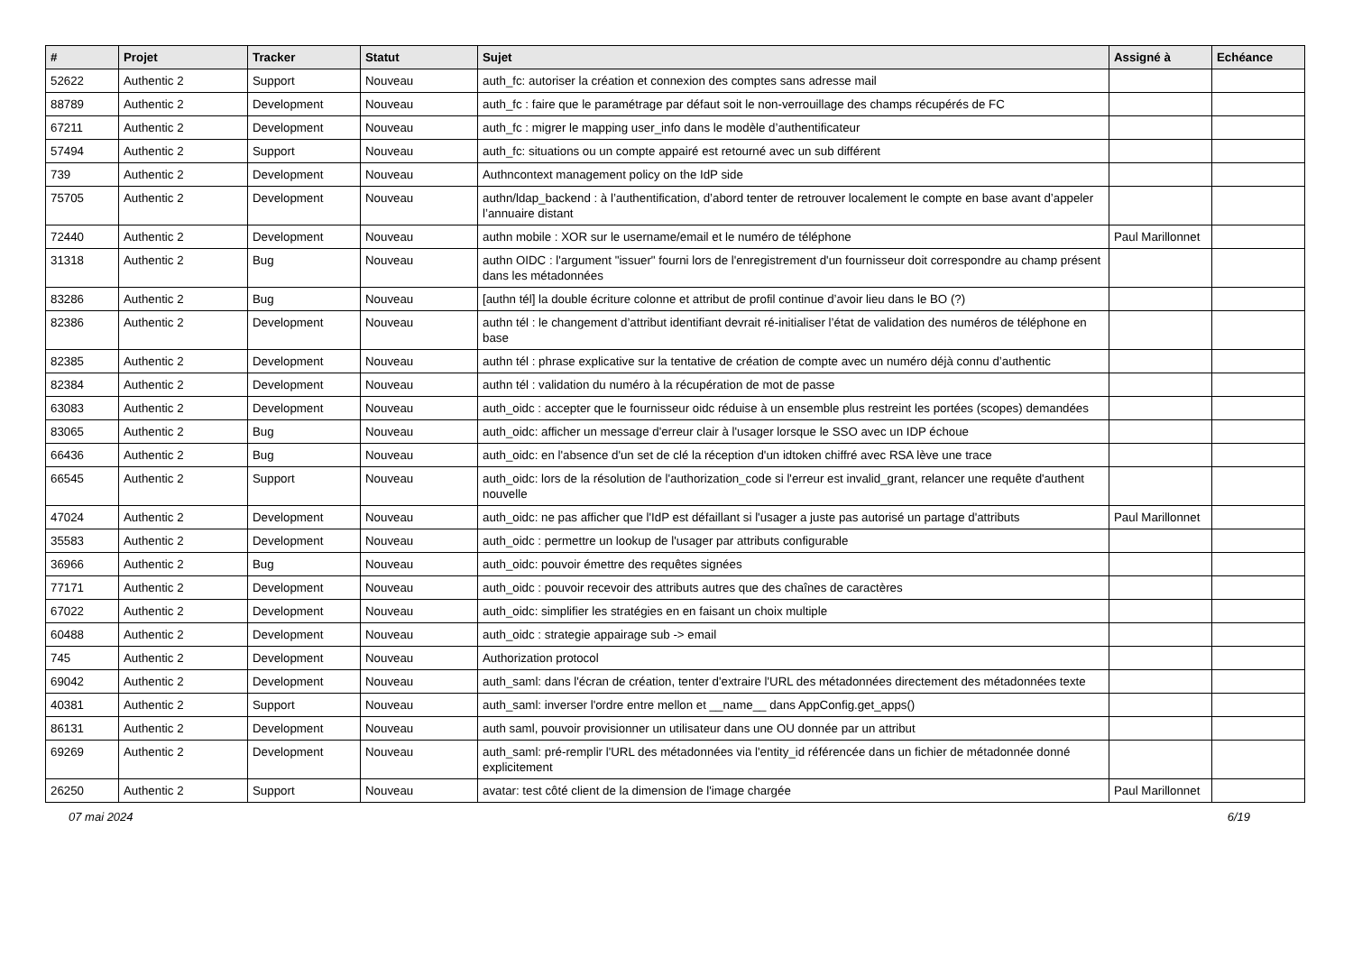| # | Projet | Tracker | Statut | Sujet | Assigné à | Echéance |
| --- | --- | --- | --- | --- | --- | --- |
| 52622 | Authentic 2 | Support | Nouveau | auth_fc: autoriser la création et connexion des comptes sans adresse mail | | |
| 88789 | Authentic 2 | Development | Nouveau | auth_fc : faire que le paramétrage par défaut soit le non-verrouillage des champs récupérés de FC | | |
| 67211 | Authentic 2 | Development | Nouveau | auth_fc : migrer le mapping user_info dans le modèle d’authentificateur | | |
| 57494 | Authentic 2 | Support | Nouveau | auth_fc: situations ou un compte appairé est retourné avec un sub différent | | |
| 739 | Authentic 2 | Development | Nouveau | Authncontext management policy on the IdP side | | |
| 75705 | Authentic 2 | Development | Nouveau | authn/ldap_backend : à l’authentification, d’abord tenter de retrouver localement le compte en base avant d’appeler l’annuaire distant | | |
| 72440 | Authentic 2 | Development | Nouveau | authn mobile : XOR sur le username/email et le numéro de téléphone | Paul Marillonnet | |
| 31318 | Authentic 2 | Bug | Nouveau | authn OIDC : l'argument "issuer" fourni lors de l'enregistrement d'un fournisseur doit correspondre au champ présent dans les métadonnées | | |
| 83286 | Authentic 2 | Bug | Nouveau | [authn tél] la double écriture colonne et attribut de profil continue d’avoir lieu dans le BO (?) | | |
| 82386 | Authentic 2 | Development | Nouveau | authn tél : le changement d’attribut identifiant devrait ré-initialiser l’état de validation des numéros de téléphone en base | | |
| 82385 | Authentic 2 | Development | Nouveau | authn tél : phrase explicative sur la tentative de création de compte avec un numéro déjà connu d’authentic | | |
| 82384 | Authentic 2 | Development | Nouveau | authn tél : validation du numéro à la récupération de mot de passe | | |
| 63083 | Authentic 2 | Development | Nouveau | auth_oidc : accepter que le fournisseur oidc réduise à un ensemble plus restreint les portées (scopes) demandées | | |
| 83065 | Authentic 2 | Bug | Nouveau | auth_oidc: afficher un message d'erreur clair à l'usager lorsque le SSO avec un IDP échoue | | |
| 66436 | Authentic 2 | Bug | Nouveau | auth_oidc: en l'absence d'un set de clé la réception d'un idtoken chiffré avec RSA lève une trace | | |
| 66545 | Authentic 2 | Support | Nouveau | auth_oidc: lors de la résolution de l'authorization_code si l'erreur est invalid_grant, relancer une requête d'authent nouvelle | | |
| 47024 | Authentic 2 | Development | Nouveau | auth_oidc: ne pas afficher que l'IdP est défaillant si l'usager a juste pas autorisé un partage d'attributs | Paul Marillonnet | |
| 35583 | Authentic 2 | Development | Nouveau | auth_oidc : permettre un lookup de l'usager par attributs configurable | | |
| 36966 | Authentic 2 | Bug | Nouveau | auth_oidc: pouvoir émettre des requêtes signées | | |
| 77171 | Authentic 2 | Development | Nouveau | auth_oidc : pouvoir recevoir des attributs autres que des chaînes de caractères | | |
| 67022 | Authentic 2 | Development | Nouveau | auth_oidc: simplifier les stratégies en en faisant un choix multiple | | |
| 60488 | Authentic 2 | Development | Nouveau | auth_oidc : strategie appairage sub -> email | | |
| 745 | Authentic 2 | Development | Nouveau | Authorization protocol | | |
| 69042 | Authentic 2 | Development | Nouveau | auth_saml: dans l'écran de création, tenter d'extraire l'URL des métadonnées directement des métadonnées texte | | |
| 40381 | Authentic 2 | Support | Nouveau | auth_saml: inverser l'ordre entre mellon et __name__ dans AppConfig.get_apps() | | |
| 86131 | Authentic 2 | Development | Nouveau | auth saml, pouvoir provisionner un utilisateur dans une OU donnée par un attribut | | |
| 69269 | Authentic 2 | Development | Nouveau | auth_saml: pré-remplir l'URL des métadonnées via l'entity_id référencée dans un fichier de métadonnée donné explicitement | | |
| 26250 | Authentic 2 | Support | Nouveau | avatar: test côté client de la dimension de l'image chargée | Paul Marillonnet | |
07 mai 2024 6/19